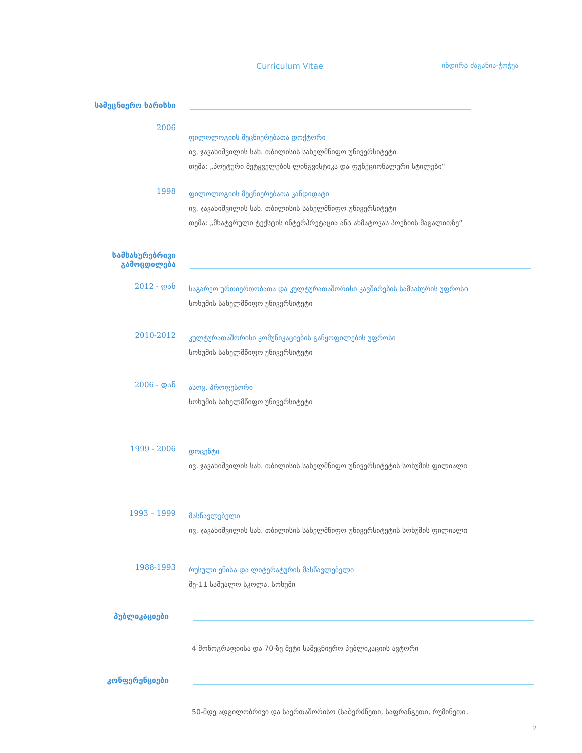Curriculum Vitae ინდირა ძაგანია-ჭოჭუა
სამეცნიერო ხარისხი
2006
ფილოლოგიის მეცნიერებათა დოქტორი
ივ. ჯავახიშვილის სახ. თბილისის სახელმწიფო უნივერსიტეტი
თემა: „პოეტური მეტყველების ლინგვისტიკა და ფუნქციონალური სტილები“
1998
ფილოლოგიის მეცნიერებათა კანდიდატი
ივ. ჯავახიშვილის სახ. თბილისის სახელმწიფო უნივერსიტეტი
თემა: „მხატვრული ტექსტის ინტერპრეტაცია ანა ახმატოვას პოეზიის მაგალითზე“
სამსახურებრივი
გამოცდილება
2012 - დან
საგარეო ურთიერთობათა და კულტურათაშორისი კავშირების სამსახურის უფროსი
სოხუმის სახელმწიფო უნივერსიტეტი
2010-2012
კულტურათაშორისი კომუნიკაციების განყოფილების უფროსი
სოხუმის სახელმწიფო უნივერსიტეტი
2006 - დან
ასოც. პროფესორი
სოხუმის სახელმწიფო უნივერსიტეტი
1999 - 2006
დოცენტი
ივ. ჯავახიშვილის სახ. თბილისის სახელმწიფო უნივერსიტეტის სოხუმის ფილიალი
1993 – 1999
მასწავლებელი
ივ. ჯავახიშვილის სახ. თბილისის სახელმწიფო უნივერსიტეტის სოხუმის ფილიალი
1988-1993
რუსული ენისა და ლიტერატურის მასწავლებელი
მე-11 საშუალო სკოლა, სოხუმი
პუბლიკაციები
4 მონოგრაფიისა და 70-ზე მეტი სამეცნიერო პუბლიკაციის ავტორი
კონფერენციები
50-მდე ადგილობრივი და საერთაშორისო (საბერძნეთი, საფრანგეთი, რუმინეთი,
2